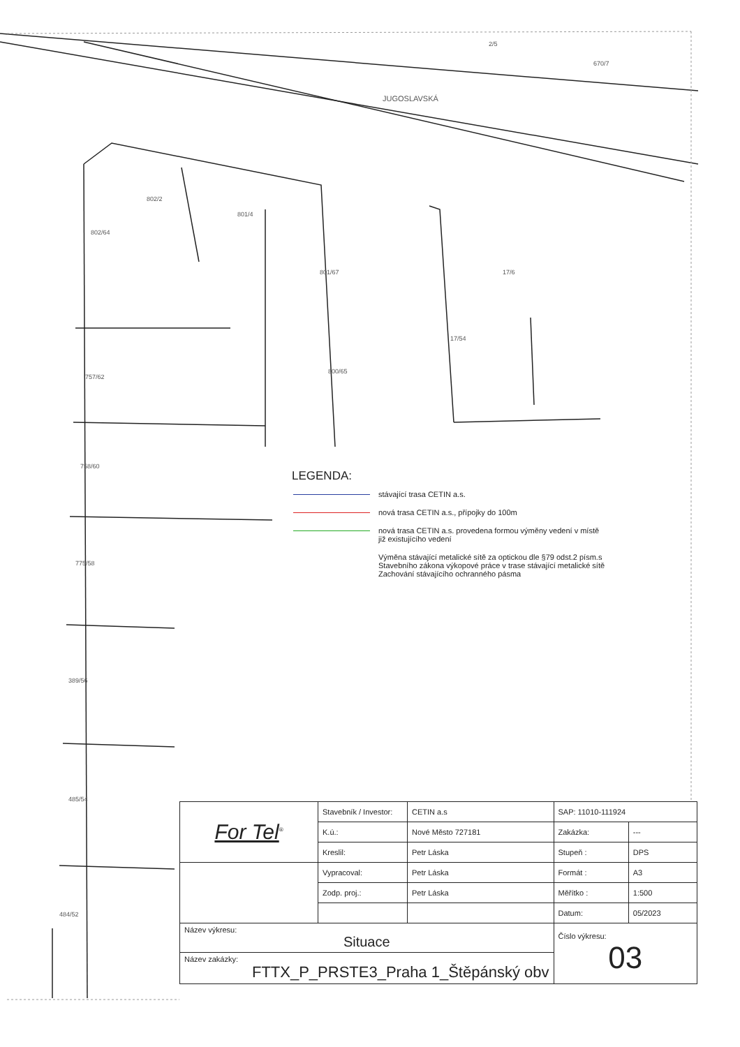2/5
670/7
JUGOSLAVSKÁ
802/2
801/4
802/64
801/67 17/6
17/54
757/62
800/65
758/60
775/58
389/56
485/54
484/52
LEGENDA:
stávající trasa CETIN a.s.
nová trasa CETIN a.s., přípojky do 100m
nová trasa CETIN a.s. provedena formou výměny vedení v místě
již existujícího vedení
Výměna stávající metalické sítě za optickou dle §79 odst.2 písm.s
Stavebního zákona výkopové práce v trase stávající metalické sítě
Zachování stávajícího ochranného pásma
| For Tel<sup>®</sup> | Stavebník / Investor: | CETIN a.s | SAP: 11010-111924 | |
| | K.ú.: | Nové Město 727181 | Zakázka: | --- |
| | Kreslil: | Petr Láska | Stupeň : | DPS |
| | Vypracoval: | Petr Láska | Formát : | A3 |
| | Zodp. proj.: | Petr Láska | Měřítko : | 1:500 |
| | | | Datum: | 05/2023 |
| Název výkresu: Situace | | | Číslo výkresu: 03 | |
| Název zakázky: FTTX_P_PRSTE3_Praha 1_Štěpánský obv | | | | |